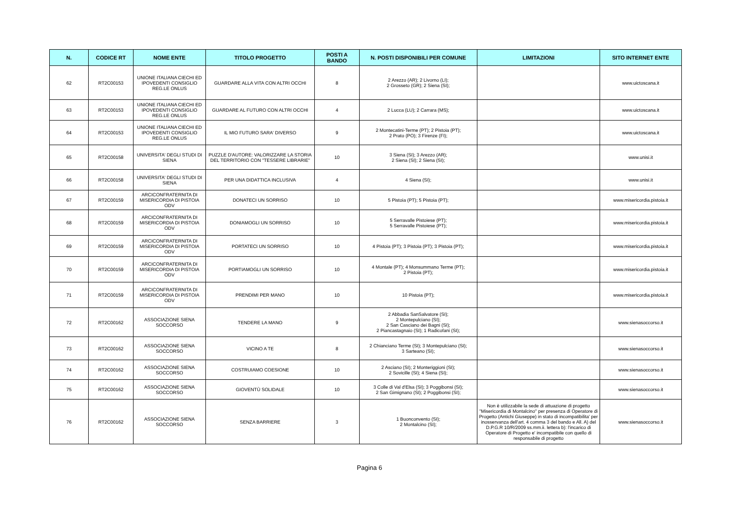| N. | CODICE RT | NOME ENTE | TITOLO PROGETTO | POSTI A BANDO | N. POSTI DISPONIBILI PER COMUNE | LIMITAZIONI | SITO INTERNET ENTE |
| --- | --- | --- | --- | --- | --- | --- | --- |
| 62 | RT2C00153 | UNIONE ITALIANA CIECHI ED IPOVEDENTI CONSIGLIO REG.LE ONLUS | GUARDARE ALLA VITA CON ALTRI OCCHI | 8 | 2 Arezzo (AR); 2 Livorno (LI); 2 Grosseto (GR); 2 Siena (SI); | | www.uictoscana.it |
| 63 | RT2C00153 | UNIONE ITALIANA CIECHI ED IPOVEDENTI CONSIGLIO REG.LE ONLUS | GUARDARE AL FUTURO CON ALTRI OCCHI | 4 | 2 Lucca (LU); 2 Carrara (MS); | | www.uictoscana.it |
| 64 | RT2C00153 | UNIONE ITALIANA CIECHI ED IPOVEDENTI CONSIGLIO REG.LE ONLUS | IL MIO FUTURO SARA' DIVERSO | 9 | 2 Montecatini-Terme (PT); 2 Pistoia (PT); 2 Prato (PO); 3 Firenze (FI); | | www.uictoscana.it |
| 65 | RT2C00158 | UNIVERSITA' DEGLI STUDI DI SIENA | PUZZLE D'AUTORE: VALORIZZARE LA STORIA DEL TERRITORIO CON "TESSERE LIBRARIE" | 10 | 3 Siena (SI); 3 Arezzo (AR); 2 Siena (SI); 2 Siena (SI); | | www.unisi.it |
| 66 | RT2C00158 | UNIVERSITA' DEGLI STUDI DI SIENA | PER UNA DIDATTICA INCLUSIVA | 4 | 4 Siena (SI); | | www.unisi.it |
| 67 | RT2C00159 | ARCICONFRATERNITA DI MISERICORDIA DI PISTOIA ODV | DONATECI UN SORRISO | 10 | 5 Pistoia (PT); 5 Pistoia (PT); | | www.misericordia.pistoia.it |
| 68 | RT2C00159 | ARCICONFRATERNITA DI MISERICORDIA DI PISTOIA ODV | DONIAMOGLI UN SORRISO | 10 | 5 Serravalle Pistoiese (PT); 5 Serravalle Pistoiese (PT); | | www.misericordia.pistoia.it |
| 69 | RT2C00159 | ARCICONFRATERNITA DI MISERICORDIA DI PISTOIA ODV | PORTATECI UN SORRISO | 10 | 4 Pistoia (PT); 3 Pistoia (PT); 3 Pistoia (PT); | | www.misericordia.pistoia.it |
| 70 | RT2C00159 | ARCICONFRATERNITA DI MISERICORDIA DI PISTOIA ODV | PORTIAMOGLI UN SORRISO | 10 | 4 Montale (PT); 4 Monsummano Terme (PT); 2 Pistoia (PT); | | www.misericordia.pistoia.it |
| 71 | RT2C00159 | ARCICONFRATERNITA DI MISERICORDIA DI PISTOIA ODV | PRENDIMI PER MANO | 10 | 10 Pistoia (PT); | | www.misericordia.pistoia.it |
| 72 | RT2C00162 | ASSOCIAZIONE SIENA SOCCORSO | TENDERE LA MANO | 9 | 2 Abbadia SanSalvatore (SI); 2 Montepulciano (SI); 2 San Casciano dei Bagni (SI); 2 Piancastagnaio (SI); 1 Radicofani (SI); | | www.sienasoccorso.it |
| 73 | RT2C00162 | ASSOCIAZIONE SIENA SOCCORSO | VICINO A TE | 8 | 2 Chianciano Terme (SI); 3 Montepulciano (SI); 3 Sarteano (SI); | | www.sienasoccorso.it |
| 74 | RT2C00162 | ASSOCIAZIONE SIENA SOCCORSO | COSTRUIAMO COESIONE | 10 | 2 Asciano (SI); 2 Monteriggioni (SI); 2 Sovicille (SI); 4 Siena (SI); | | www.sienasoccorso.it |
| 75 | RT2C00162 | ASSOCIAZIONE SIENA SOCCORSO | GIOVENTÙ SOLIDALE | 10 | 3 Colle di Val d'Elsa (SI); 3 Poggibonsi (SI); 2 San Gimignano (SI); 2 Poggibonsi (SI); | | www.sienasoccorso.it |
| 76 | RT2C00162 | ASSOCIAZIONE SIENA SOCCORSO | SENZA BARRIERE | 3 | 1 Buonconvento (SI); 2 Montalcino (SI); | Non è utilizzabile la sede di attuazione di progetto "Misericordia di Montalcino" per presenza di Operatore di Progetto (Antichi Giuseppe) in stato di incompatibilita' per inosservanza dell'art. 4 comma 3 del bando e All. A) del D.P.G.R 10/R/2009 ss.mm.ii. lettera b): l'incarico di Operatore di Progetto e' incompatibile con quello di responsabile di progetto | www.sienasoccorso.it |
Pagina 6